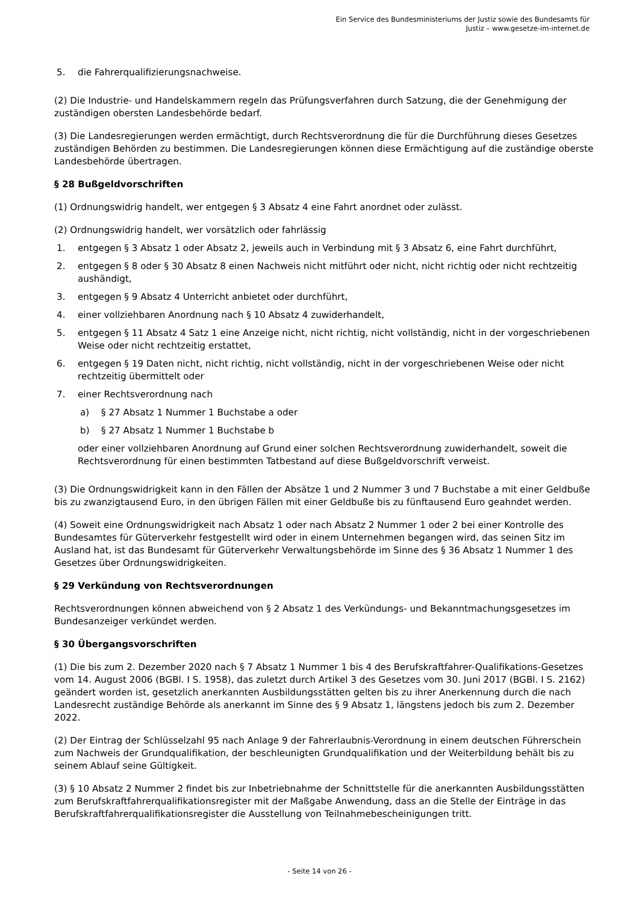Ein Service des Bundesministeriums der Justiz sowie des Bundesamts für
Justiz – www.gesetze-im-internet.de
5. die Fahrerqualifizierungsnachweise.
(2) Die Industrie- und Handelskammern regeln das Prüfungsverfahren durch Satzung, die der Genehmigung der zuständigen obersten Landesbehörde bedarf.
(3) Die Landesregierungen werden ermächtigt, durch Rechtsverordnung die für die Durchführung dieses Gesetzes zuständigen Behörden zu bestimmen. Die Landesregierungen können diese Ermächtigung auf die zuständige oberste Landesbehörde übertragen.
§ 28 Bußgeldvorschriften
(1) Ordnungswidrig handelt, wer entgegen § 3 Absatz 4 eine Fahrt anordnet oder zulässt.
(2) Ordnungswidrig handelt, wer vorsätzlich oder fahrlässig
1. entgegen § 3 Absatz 1 oder Absatz 2, jeweils auch in Verbindung mit § 3 Absatz 6, eine Fahrt durchführt,
2. entgegen § 8 oder § 30 Absatz 8 einen Nachweis nicht mitführt oder nicht, nicht richtig oder nicht rechtzeitig aushändigt,
3. entgegen § 9 Absatz 4 Unterricht anbietet oder durchführt,
4. einer vollziehbaren Anordnung nach § 10 Absatz 4 zuwiderhandelt,
5. entgegen § 11 Absatz 4 Satz 1 eine Anzeige nicht, nicht richtig, nicht vollständig, nicht in der vorgeschriebenen Weise oder nicht rechtzeitig erstattet,
6. entgegen § 19 Daten nicht, nicht richtig, nicht vollständig, nicht in der vorgeschriebenen Weise oder nicht rechtzeitig übermittelt oder
7. einer Rechtsverordnung nach
a) § 27 Absatz 1 Nummer 1 Buchstabe a oder
b) § 27 Absatz 1 Nummer 1 Buchstabe b
oder einer vollziehbaren Anordnung auf Grund einer solchen Rechtsverordnung zuwiderhandelt, soweit die Rechtsverordnung für einen bestimmten Tatbestand auf diese Bußgeldvorschrift verweist.
(3) Die Ordnungswidrigkeit kann in den Fällen der Absätze 1 und 2 Nummer 3 und 7 Buchstabe a mit einer Geldbuße bis zu zwanzigtausend Euro, in den übrigen Fällen mit einer Geldbuße bis zu fünftausend Euro geahndet werden.
(4) Soweit eine Ordnungswidrigkeit nach Absatz 1 oder nach Absatz 2 Nummer 1 oder 2 bei einer Kontrolle des Bundesamtes für Güterverkehr festgestellt wird oder in einem Unternehmen begangen wird, das seinen Sitz im Ausland hat, ist das Bundesamt für Güterverkehr Verwaltungsbehörde im Sinne des § 36 Absatz 1 Nummer 1 des Gesetzes über Ordnungswidrigkeiten.
§ 29 Verkündung von Rechtsverordnungen
Rechtsverordnungen können abweichend von § 2 Absatz 1 des Verkündungs- und Bekanntmachungsgesetzes im Bundesanzeiger verkündet werden.
§ 30 Übergangsvorschriften
(1) Die bis zum 2. Dezember 2020 nach § 7 Absatz 1 Nummer 1 bis 4 des Berufskraftfahrer-Qualifikations-Gesetzes vom 14. August 2006 (BGBl. I S. 1958), das zuletzt durch Artikel 3 des Gesetzes vom 30. Juni 2017 (BGBl. I S. 2162) geändert worden ist, gesetzlich anerkannten Ausbildungsstätten gelten bis zu ihrer Anerkennung durch die nach Landesrecht zuständige Behörde als anerkannt im Sinne des § 9 Absatz 1, längstens jedoch bis zum 2. Dezember 2022.
(2) Der Eintrag der Schlüsselzahl 95 nach Anlage 9 der Fahrerlaubnis-Verordnung in einem deutschen Führerschein zum Nachweis der Grundqualifikation, der beschleunigten Grundqualifikation und der Weiterbildung behält bis zu seinem Ablauf seine Gültigkeit.
(3) § 10 Absatz 2 Nummer 2 findet bis zur Inbetriebnahme der Schnittstelle für die anerkannten Ausbildungsstätten zum Berufskraftfahrerqualifikationsregister mit der Maßgabe Anwendung, dass an die Stelle der Einträge in das Berufskraftfahrerqualifikationsregister die Ausstellung von Teilnahmebescheinigungen tritt.
- Seite 14 von 26 -